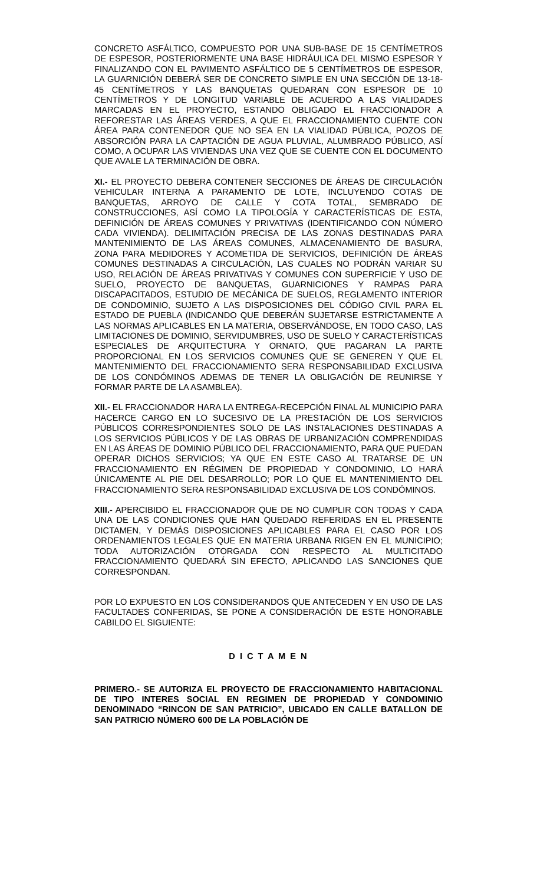CONCRETO ASFÁLTICO, COMPUESTO POR UNA SUB-BASE DE 15 CENTÍMETROS DE ESPESOR, POSTERIORMENTE UNA BASE HIDRÁULICA DEL MISMO ESPESOR Y FINALIZANDO CON EL PAVIMENTO ASFÁLTICO DE 5 CENTÍMETROS DE ESPESOR, LA GUARNICIÓN DEBERÁ SER DE CONCRETO SIMPLE EN UNA SECCIÓN DE 13-18-45 CENTÍMETROS Y LAS BANQUETAS QUEDARAN CON ESPESOR DE 10 CENTÍMETROS Y DE LONGITUD VARIABLE DE ACUERDO A LAS VIALIDADES MARCADAS EN EL PROYECTO, ESTANDO OBLIGADO EL FRACCIONADOR A REFORESTAR LAS ÁREAS VERDES, A QUE EL FRACCIONAMIENTO CUENTE CON ÁREA PARA CONTENEDOR QUE NO SEA EN LA VIALIDAD PÚBLICA, POZOS DE ABSORCIÓN PARA LA CAPTACIÓN DE AGUA PLUVIAL, ALUMBRADO PÚBLICO, ASÍ COMO, A OCUPAR LAS VIVIENDAS UNA VEZ QUE SE CUENTE CON EL DOCUMENTO QUE AVALE LA TERMINACIÓN DE OBRA.
XI.- EL PROYECTO DEBERA CONTENER SECCIONES DE ÁREAS DE CIRCULACIÓN VEHICULAR INTERNA A PARAMENTO DE LOTE, INCLUYENDO COTAS DE BANQUETAS, ARROYO DE CALLE Y COTA TOTAL, SEMBRADO DE CONSTRUCCIONES, ASÍ COMO LA TIPOLOGÍA Y CARACTERÍSTICAS DE ESTA, DEFINICIÓN DE ÁREAS COMUNES Y PRIVATIVAS (IDENTIFICANDO CON NÚMERO CADA VIVIENDA). DELIMITACIÓN PRECISA DE LAS ZONAS DESTINADAS PARA MANTENIMIENTO DE LAS ÁREAS COMUNES, ALMACENAMIENTO DE BASURA, ZONA PARA MEDIDORES Y ACOMETIDA DE SERVICIOS, DEFINICIÓN DE ÁREAS COMUNES DESTINADAS A CIRCULACIÓN, LAS CUALES NO PODRÁN VARIAR SU USO, RELACIÓN DE ÁREAS PRIVATIVAS Y COMUNES CON SUPERFICIE Y USO DE SUELO, PROYECTO DE BANQUETAS, GUARNICIONES Y RAMPAS PARA DISCAPACITADOS, ESTUDIO DE MECÁNICA DE SUELOS, REGLAMENTO INTERIOR DE CONDOMINIO, SUJETO A LAS DISPOSICIONES DEL CÓDIGO CIVIL PARA EL ESTADO DE PUEBLA (INDICANDO QUE DEBERÁN SUJETARSE ESTRICTAMENTE A LAS NORMAS APLICABLES EN LA MATERIA, OBSERVÁNDOSE, EN TODO CASO, LAS LIMITACIONES DE DOMINIO, SERVIDUMBRES, USO DE SUELO Y CARACTERÍSTICAS ESPECIALES DE ARQUITECTURA Y ORNATO, QUE PAGARAN LA PARTE PROPORCIONAL EN LOS SERVICIOS COMUNES QUE SE GENEREN Y QUE EL MANTENIMIENTO DEL FRACCIONAMIENTO SERA RESPONSABILIDAD EXCLUSIVA DE LOS CONDÓMINOS ADEMAS DE TENER LA OBLIGACIÓN DE REUNIRSE Y FORMAR PARTE DE LA ASAMBLEA).
XII.- EL FRACCIONADOR HARA LA ENTREGA-RECEPCIÓN FINAL AL MUNICIPIO PARA HACERCE CARGO EN LO SUCESIVO DE LA PRESTACIÓN DE LOS SERVICIOS PÚBLICOS CORRESPONDIENTES SOLO DE LAS INSTALACIONES DESTINADAS A LOS SERVICIOS PÚBLICOS Y DE LAS OBRAS DE URBANIZACIÓN COMPRENDIDAS EN LAS ÁREAS DE DOMINIO PÚBLICO DEL FRACCIONAMIENTO, PARA QUE PUEDAN OPERAR DICHOS SERVICIOS; YA QUE EN ESTE CASO AL TRATARSE DE UN FRACCIONAMIENTO EN RÉGIMEN DE PROPIEDAD Y CONDOMINIO, LO HARÁ ÚNICAMENTE AL PIE DEL DESARROLLO; POR LO QUE EL MANTENIMIENTO DEL FRACCIONAMIENTO SERA RESPONSABILIDAD EXCLUSIVA DE LOS CONDÓMINOS.
XIII.- APERCIBIDO EL FRACCIONADOR QUE DE NO CUMPLIR CON TODAS Y CADA UNA DE LAS CONDICIONES QUE HAN QUEDADO REFERIDAS EN EL PRESENTE DICTAMEN, Y DEMÁS DISPOSICIONES APLICABLES PARA EL CASO POR LOS ORDENAMIENTOS LEGALES QUE EN MATERIA URBANA RIGEN EN EL MUNICIPIO; TODA AUTORIZACIÓN OTORGADA CON RESPECTO AL MULTICITADO FRACCIONAMIENTO QUEDARÁ SIN EFECTO, APLICANDO LAS SANCIONES QUE CORRESPONDAN.
POR LO EXPUESTO EN LOS CONSIDERANDOS QUE ANTECEDEN Y EN USO DE LAS FACULTADES CONFERIDAS, SE PONE A CONSIDERACIÓN DE ESTE HONORABLE CABILDO EL SIGUIENTE:
D I C T A M E N
PRIMERO.- SE AUTORIZA EL PROYECTO DE FRACCIONAMIENTO HABITACIONAL DE TIPO INTERES SOCIAL EN REGIMEN DE PROPIEDAD Y CONDOMINIO DENOMINADO “RINCON DE SAN PATRICIO”, UBICADO EN CALLE BATALLON DE SAN PATRICIO NÚMERO 600 DE LA POBLACIÓN DE